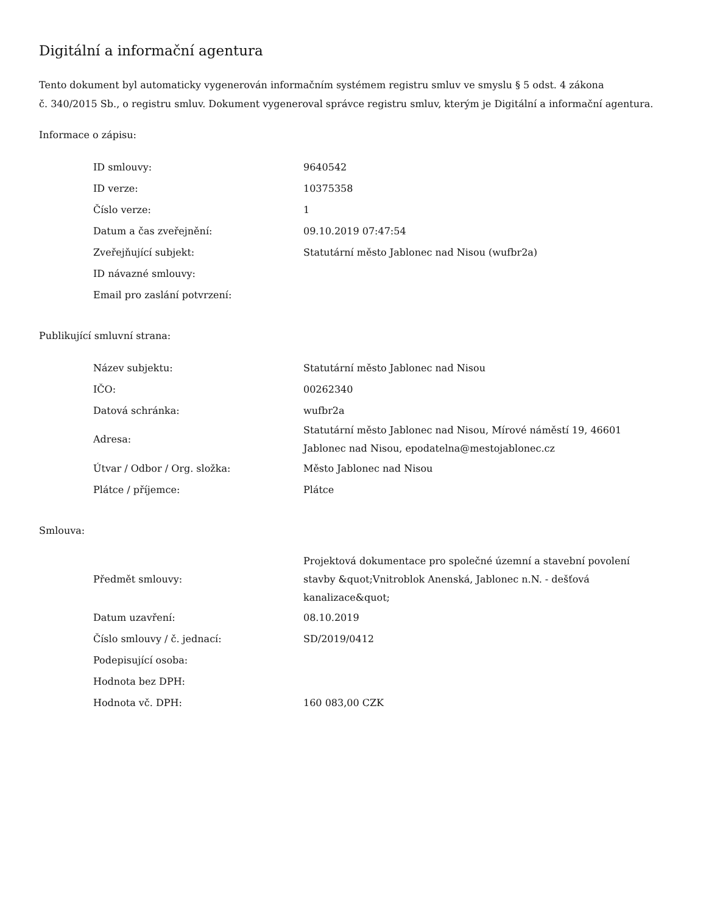Digitální a informační agentura
Tento dokument byl automaticky vygenerován informačním systémem registru smluv ve smyslu § 5 odst. 4 zákona
č. 340/2015 Sb., o registru smluv. Dokument vygeneroval správce registru smluv, kterým je Digitální a informační agentura.
Informace o zápisu:
| ID smlouvy: | 9640542 |
| ID verze: | 10375358 |
| Číslo verze: | 1 |
| Datum a čas zveřejnění: | 09.10.2019 07:47:54 |
| Zveřejňující subjekt: | Statutární město Jablonec nad Nisou (wufbr2a) |
| ID návazné smlouvy: | |
| Email pro zaslání potvrzení: | |
Publikující smluvní strana:
| Název subjektu: | Statutární město Jablonec nad Nisou |
| IČO: | 00262340 |
| Datová schránka: | wufbr2a |
| Adresa: | Statutární město Jablonec nad Nisou, Mírové náměstí 19, 46601 Jablonec nad Nisou, epodatelna@mestojablonec.cz |
| Útvar / Odbor / Org. složka: | Město Jablonec nad Nisou |
| Plátce / příjemce: | Plátce |
Smlouva:
| Předmět smlouvy: | Projektová dokumentace pro společné územní a stavební povolení stavby &quot;Vnitroblok Anenská, Jablonec n.N. - dešťová kanalizace&quot; |
| Datum uzavření: | 08.10.2019 |
| Číslo smlouvy / č. jednací: | SD/2019/0412 |
| Podepisující osoba: | |
| Hodnota bez DPH: | |
| Hodnota vč. DPH: | 160 083,00 CZK |